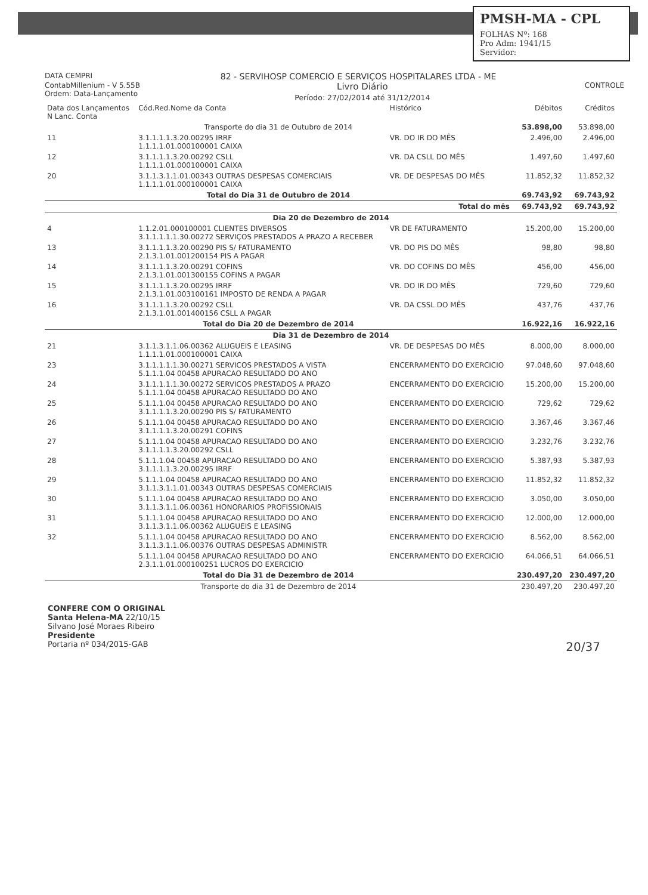PMSH-MA - CPL
FOLHAS Nº: 168
Pro Adm: 1941/15
Servidor:
DATA CEMPRI 82 - SERVIHOSP COMERCIO E SERVIÇOS HOSPITALARES LTDA - ME
ContabMillenium - V 5.55B
Ordem: Data-Lançamento Livro Diário
Período: 27/02/2014 até 31/12/2014 CONTROLE
| Data dos Lançamentos N Lanc. Conta | Cód.Red.Nome da Conta | Histórico | Débitos | Créditos |
| --- | --- | --- | --- | --- |
| Transporte do dia 31 de Outubro de 2014 | | | 53.898,00 | 53.898,00 |
| 11 | 3.1.1.1.1.3.20.00295 IRRF 1.1.1.1.01.000100001 CAIXA | VR. DO IR DO MÊS | 2.496,00 | 2.496,00 |
| 12 | 3.1.1.1.1.3.20.00292 CSLL 1.1.1.1.01.000100001 CAIXA | VR. DA CSLL DO MÊS | 1.497,60 | 1.497,60 |
| 20 | 3.1.1.3.1.1.01.00343 OUTRAS DESPESAS COMERCIAIS 1.1.1.1.01.000100001 CAIXA | VR. DE DESPESAS DO MÊS | 11.852,32 | 11.852,32 |
| Total do Dia 31 de Outubro de 2014 | | | 69.743,92 | 69.743,92 |
| Total do mês | | | 69.743,92 | 69.743,92 |
| Dia 20 de Dezembro de 2014 | | | | |
| 4 | 1.1.2.01.000100001 CLIENTES DIVERSOS 3.1.1.1.1.1.30.00272 SERVIÇOS PRESTADOS A PRAZO A RECEBER | VR DE FATURAMENTO | 15.200,00 | 15.200,00 |
| 13 | 3.1.1.1.1.3.20.00290 PIS S/ FATURAMENTO 2.1.3.1.01.001200154 PIS A PAGAR | VR. DO PIS DO MÊS | 98,80 | 98,80 |
| 14 | 3.1.1.1.1.3.20.00291 COFINS 2.1.3.1.01.001300155 COFINS A PAGAR | VR. DO COFINS DO MÊS | 456,00 | 456,00 |
| 15 | 3.1.1.1.1.3.20.00295 IRRF 2.1.3.1.01.003100161 IMPOSTO DE RENDA A PAGAR | VR. DO IR DO MÊS | 729,60 | 729,60 |
| 16 | 3.1.1.1.1.3.20.00292 CSLL 2.1.3.1.01.001400156 CSLL A PAGAR | VR. DA CSSL DO MÊS | 437,76 | 437,76 |
| Total do Dia 20 de Dezembro de 2014 | | | 16.922,16 | 16.922,16 |
| Dia 31 de Dezembro de 2014 | | | | |
| 21 | 3.1.1.3.1.1.06.00362 ALUGUEIS E LEASING 1.1.1.1.01.000100001 CAIXA | VR. DE DESPESAS DO MÊS | 8.000,00 | 8.000,00 |
| 23 | 3.1.1.1.1.1.30.00271 SERVICOS PRESTADOS A VISTA 5.1.1.1.04 00458 APURACAO RESULTADO DO ANO | ENCERRAMENTO DO EXERCICIO | 97.048,60 | 97.048,60 |
| 24 | 3.1.1.1.1.1.30.00272 SERVICOS PRESTADOS A PRAZO 5.1.1.1.04 00458 APURACAO RESULTADO DO ANO | ENCERRAMENTO DO EXERCICIO | 15.200,00 | 15.200,00 |
| 25 | 5.1.1.1.04 00458 APURACAO RESULTADO DO ANO 3.1.1.1.1.3.20.00290 PIS S/ FATURAMENTO | ENCERRAMENTO DO EXERCICIO | 729,62 | 729,62 |
| 26 | 5.1.1.1.04 00458 APURACAO RESULTADO DO ANO 3.1.1.1.1.3.20.00291 COFINS | ENCERRAMENTO DO EXERCICIO | 3.367,46 | 3.367,46 |
| 27 | 5.1.1.1.04 00458 APURACAO RESULTADO DO ANO 3.1.1.1.1.3.20.00292 CSLL | ENCERRAMENTO DO EXERCICIO | 3.232,76 | 3.232,76 |
| 28 | 5.1.1.1.04 00458 APURACAO RESULTADO DO ANO 3.1.1.1.1.3.20.00295 IRRF | ENCERRAMENTO DO EXERCICIO | 5.387,93 | 5.387,93 |
| 29 | 5.1.1.1.04 00458 APURACAO RESULTADO DO ANO 3.1.1.3.1.1.01.00343 OUTRAS DESPESAS COMERCIAIS | ENCERRAMENTO DO EXERCICIO | 11.852,32 | 11.852,32 |
| 30 | 5.1.1.1.04 00458 APURACAO RESULTADO DO ANO 3.1.1.3.1.1.06.00361 HONORARIOS PROFISSIONAIS | ENCERRAMENTO DO EXERCICIO | 3.050,00 | 3.050,00 |
| 31 | 5.1.1.1.04 00458 APURACAO RESULTADO DO ANO 3.1.1.3.1.1.06.00362 ALUGUEIS E LEASING | ENCERRAMENTO DO EXERCICIO | 12.000,00 | 12.000,00 |
| 32 | 5.1.1.1.04 00458 APURACAO RESULTADO DO ANO 3.1.1.3.1.1.06.00376 OUTRAS DESPESAS ADMINISTR | ENCERRAMENTO DO EXERCICIO | 8.562,00 | 8.562,00 |
| | 5.1.1.1.04 00458 APURACAO RESULTADO DO ANO 2.3.1.1.01.000100251 LUCROS DO EXERCICIO | ENCERRAMENTO DO EXERCICIO | 64.066,51 | 64.066,51 |
| Total do Dia 31 de Dezembro de 2014 | | | 230.497,20 | 230.497,20 |
| Transporte do dia 31 de Dezembro de 2014 | | | 230.497,20 | 230.497,20 |
CONFERE COM O ORIGINAL
Santa Helena-MA 22/10/15
Silvano José Moraes Ribeiro
Presidente
Portaria nº 034/2015-GAB 20/37